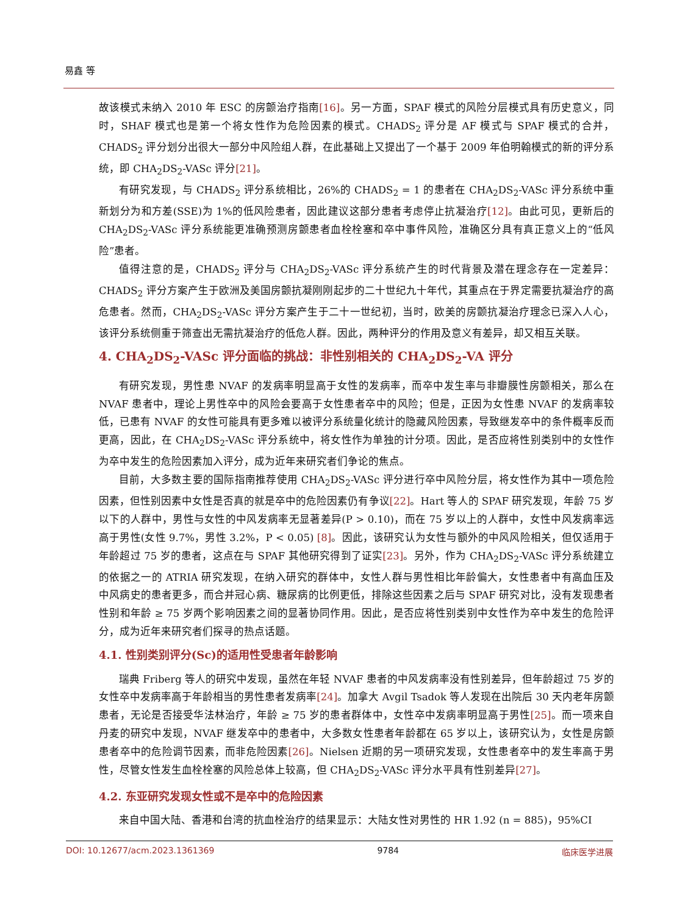易鑫 等
故该模式未纳入 2010 年 ESC 的房颤治疗指南[16]。另一方面，SPAF 模式的风险分层模式具有历史意义，同时，SHAF 模式也是第一个将女性作为危险因素的模式。CHADS<sub>2</sub> 评分是 AF 模式与 SPAF 模式的合并，CHADS<sub>2</sub> 评分划分出很大一部分中风险组人群，在此基础上又提出了一个基于 2009 年伯明翰模式的新的评分系统，即 CHA<sub>2</sub>DS<sub>2</sub>-VASc 评分[21]。
有研究发现，与 CHADS<sub>2</sub> 评分系统相比，26%的 CHADS<sub>2</sub> = 1 的患者在 CHA<sub>2</sub>DS<sub>2</sub>-VASc 评分系统中重新划分为和方差(SSE)为 1%的低风险患者，因此建议这部分患者考虑停止抗凝治疗[12]。由此可见，更新后的 CHA<sub>2</sub>DS<sub>2</sub>-VASc 评分系统能更准确预测房颤患者血栓栓塞和卒中事件风险，准确区分具有真正意义上的“低风险”患者。
值得注意的是，CHADS<sub>2</sub> 评分与 CHA<sub>2</sub>DS<sub>2</sub>-VASc 评分系统产生的时代背景及潜在理念存在一定差异：CHADS<sub>2</sub> 评分方案产生于欧洲及美国房颤抗凝刚刚起步的二十世纪九十年代，其重点在于界定需要抗凝治疗的高危患者。然而，CHA<sub>2</sub>DS<sub>2</sub>-VASc 评分方案产生于二十一世纪初，当时，欧美的房颤抗凝治疗理念已深入人心，该评分系统侧重于筛查出无需抗凝治疗的低危人群。因此，两种评分的作用及意义有差异，却又相互关联。
4. CHA<sub>2</sub>DS<sub>2</sub>-VASc 评分面临的挑战：非性别相关的 CHA<sub>2</sub>DS<sub>2</sub>-VA 评分
有研究发现，男性患 NVAF 的发病率明显高于女性的发病率，而卒中发生率与非瓣膜性房颤相关，那么在 NVAF 患者中，理论上男性卒中的风险会要高于女性患者卒中的风险；但是，正因为女性患 NVAF 的发病率较低，已患有 NVAF 的女性可能具有更多难以被评分系统量化统计的隐藏风险因素，导致继发卒中的条件概率反而更高，因此，在 CHA<sub>2</sub>DS<sub>2</sub>-VASc 评分系统中，将女性作为单独的计分项。因此，是否应将性别类别中的女性作为卒中发生的危险因素加入评分，成为近年来研究者们争论的焦点。
目前，大多数主要的国际指南推荐使用 CHA<sub>2</sub>DS<sub>2</sub>-VASc 评分进行卒中风险分层，将女性作为其中一项危险因素，但性别因素中女性是否真的就是卒中的危险因素仍有争议[22]。Hart 等人的 SPAF 研究发现，年龄 75 岁以下的人群中，男性与女性的中风发病率无显著差异(P > 0.10)，而在 75 岁以上的人群中，女性中风发病率远高于男性(女性 9.7%，男性 3.2%，P < 0.05) [8]。因此，该研究认为女性与额外的中风风险相关，但仅适用于年龄超过 75 岁的患者，这点在与 SPAF 其他研究得到了证实[23]。另外，作为 CHA<sub>2</sub>DS<sub>2</sub>-VASc 评分系统建立的依据之一的 ATRIA 研究发现，在纳入研究的群体中，女性人群与男性相比年龄偏大，女性患者中有高血压及中风病史的患者更多，而合并冠心病、糖尿病的比例更低，排除这些因素之后与 SPAF 研究对比，没有发现患者性别和年龄 ≥ 75 岁两个影响因素之间的显著协同作用。因此，是否应将性别类别中女性作为卒中发生的危险评分，成为近年来研究者们探寻的热点话题。
4.1. 性别类别评分(Sc)的适用性受患者年龄影响
瑞典 Friberg 等人的研究中发现，虽然在年轻 NVAF 患者的中风发病率没有性别差异，但年龄超过 75 岁的女性卒中发病率高于年龄相当的男性患者发病率[24]。加拿大 Avgil Tsadok 等人发现在出院后 30 天内老年房颤患者，无论是否接受华法林治疗，年龄 ≥ 75 岁的患者群体中，女性卒中发病率明显高于男性[25]。而一项来自丹麦的研究中发现，NVAF 继发卒中的患者中，大多数女性患者年龄都在 65 岁以上，该研究认为，女性是房颤患者卒中的危险调节因素，而非危险因素[26]。Nielsen 近期的另一项研究发现，女性患者卒中的发生率高于男性，尽管女性发生血栓栓塞的风险总体上较高，但 CHA<sub>2</sub>DS<sub>2</sub>-VASc 评分水平具有性别差异[27]。
4.2. 东亚研究发现女性或不是卒中的危险因素
来自中国大陆、香港和台湾的抗血栓治疗的结果显示：大陆女性对男性的 HR 1.92 (n = 885)，95%CI
DOI: 10.12677/acm.2023.1361369 9784 临床医学进展